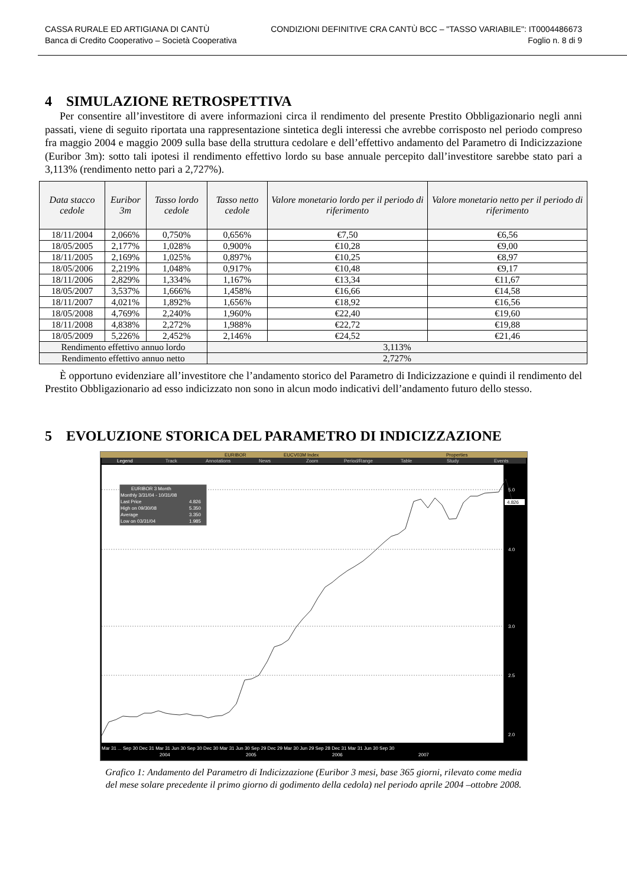CASSA RURALE ED ARTIGIANA DI CANTÙ
Banca di Credito Cooperativo – Società Cooperativa
CONDIZIONI DEFINITIVE CRA CANTÙ BCC – "TASSO VARIABILE": IT0004486673
Foglio n. 8 di 9
4 SIMULAZIONE RETROSPETTIVA
Per consentire all’investitore di avere informazioni circa il rendimento del presente Prestito Obbligazionario negli anni passati, viene di seguito riportata una rappresentazione sintetica degli interessi che avrebbe corrisposto nel periodo compreso fra maggio 2004 e maggio 2009 sulla base della struttura cedolare e dell’effettivo andamento del Parametro di Indicizzazione (Euribor 3m): sotto tali ipotesi il rendimento effettivo lordo su base annuale percepito dall’investitore sarebbe stato pari a 3,113% (rendimento netto pari a 2,727%).
| Data stacco cedole | Euribor 3m | Tasso lordo cedole | Tasso netto cedole | Valore monetario lordo per il periodo di riferimento | Valore monetario netto per il periodo di riferimento |
| --- | --- | --- | --- | --- | --- |
| 18/11/2004 | 2,066% | 0,750% | 0,656% | €7,50 | €6,56 |
| 18/05/2005 | 2,177% | 1,028% | 0,900% | €10,28 | €9,00 |
| 18/11/2005 | 2,169% | 1,025% | 0,897% | €10,25 | €8,97 |
| 18/05/2006 | 2,219% | 1,048% | 0,917% | €10,48 | €9,17 |
| 18/11/2006 | 2,829% | 1,334% | 1,167% | €13,34 | €11,67 |
| 18/05/2007 | 3,537% | 1,666% | 1,458% | €16,66 | €14,58 |
| 18/11/2007 | 4,021% | 1,892% | 1,656% | €18,92 | €16,56 |
| 18/05/2008 | 4,769% | 2,240% | 1,960% | €22,40 | €19,60 |
| 18/11/2008 | 4,838% | 2,272% | 1,988% | €22,72 | €19,88 |
| 18/05/2009 | 5,226% | 2,452% | 2,146% | €24,52 | €21,46 |
| Rendimento effettivo annuo lordo | | | 3,113% | | |
| Rendimento effettivo annuo netto | | | 2,727% | | |
È opportuno evidenziare all’investitore che l’andamento storico del Parametro di Indicizzazione e quindi il rendimento del Prestito Obbligazionario ad esso indicizzato non sono in alcun modo indicativi dell’andamento futuro dello stesso.
5 EVOLUZIONE STORICA DEL PARAMETRO DI INDICIZZAZIONE
EURIBOR
EUCV03M Index
Properties
Legend
Track
Annotations
News
Zoom
Period/Range
Table
Study
Events
EURIBOR 3 Month
Monthly 3/31/04 - 10/31/08
Last Price
4.826
High on 09/30/08
5.350
Average
3.350
Low on 03/31/04
1.985
5.0
4.0
3.0
2.5
2.0
4.826
Mar 31 ... Sep 30 Dec 31 Mar 31 Jun 30 Sep 30 Dec 30 Mar 31 Jun 30 Sep 29 Dec 29 Mar 30 Jun 29 Sep 28 Dec 31 Mar 31 Jun 30 Sep 30
2004
2005
2006
2007
Grafico 1: Andamento del Parametro di Indicizzazione (Euribor 3 mesi, base 365 giorni, rilevato come media
del mese solare precedente il primo giorno di godimento della cedola) nel periodo aprile 2004 –ottobre 2008.